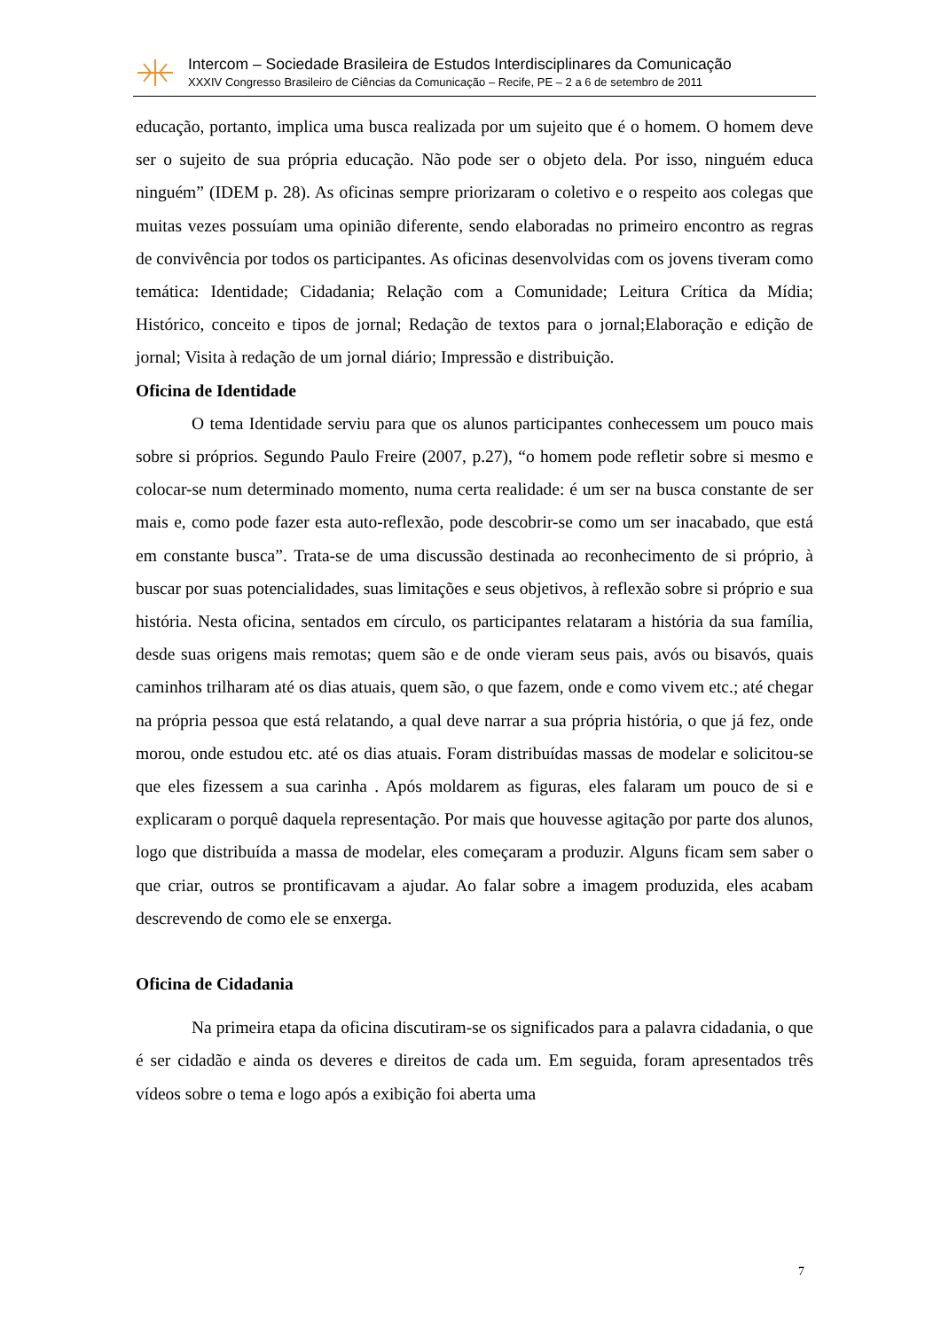Intercom – Sociedade Brasileira de Estudos Interdisciplinares da Comunicação
XXXIV Congresso Brasileiro de Ciências da Comunicação – Recife, PE – 2 a 6 de setembro de 2011
educação, portanto, implica uma busca realizada por um sujeito que é o homem. O homem deve ser o sujeito de sua própria educação. Não pode ser o objeto dela. Por isso, ninguém educa ninguém” (IDEM p. 28). As oficinas sempre priorizaram o coletivo e o respeito aos colegas que muitas vezes possuíam uma opinião diferente, sendo elaboradas no primeiro encontro as regras de convivência por todos os participantes. As oficinas desenvolvidas com os jovens tiveram como temática: Identidade; Cidadania; Relação com a Comunidade; Leitura Crítica da Mídia; Histórico, conceito e tipos de jornal; Redação de textos para o jornal;Elaboração e edição de jornal; Visita à redação de um jornal diário; Impressão e distribuição.
Oficina de Identidade
O tema Identidade serviu para que os alunos participantes conhecessem um pouco mais sobre si próprios. Segundo Paulo Freire (2007, p.27), “o homem pode refletir sobre si mesmo e colocar-se num determinado momento, numa certa realidade: é um ser na busca constante de ser mais e, como pode fazer esta auto-reflexão, pode descobrir-se como um ser inacabado, que está em constante busca”. Trata-se de uma discussão destinada ao reconhecimento de si próprio, à buscar por suas potencialidades, suas limitações e seus objetivos, à reflexão sobre si próprio e sua história. Nesta oficina, sentados em círculo, os participantes relataram a história da sua família, desde suas origens mais remotas; quem são e de onde vieram seus pais, avós ou bisavós, quais caminhos trilharam até os dias atuais, quem são, o que fazem, onde e como vivem etc.; até chegar na própria pessoa que está relatando, a qual deve narrar a sua própria história, o que já fez, onde morou, onde estudou etc. até os dias atuais. Foram distribuídas massas de modelar e solicitou-se que eles fizessem a sua carinha . Após moldarem as figuras, eles falaram um pouco de si e explicaram o porquê daquela representação. Por mais que houvesse agitação por parte dos alunos, logo que distribuída a massa de modelar, eles começaram a produzir. Alguns ficam sem saber o que criar, outros se prontificavam a ajudar. Ao falar sobre a imagem produzida, eles acabam descrevendo de como ele se enxerga.
Oficina de Cidadania
Na primeira etapa da oficina discutiram-se os significados para a palavra cidadania, o que é ser cidadão e ainda os deveres e direitos de cada um. Em seguida, foram apresentados três vídeos sobre o tema e logo após a exibição foi aberta uma
7